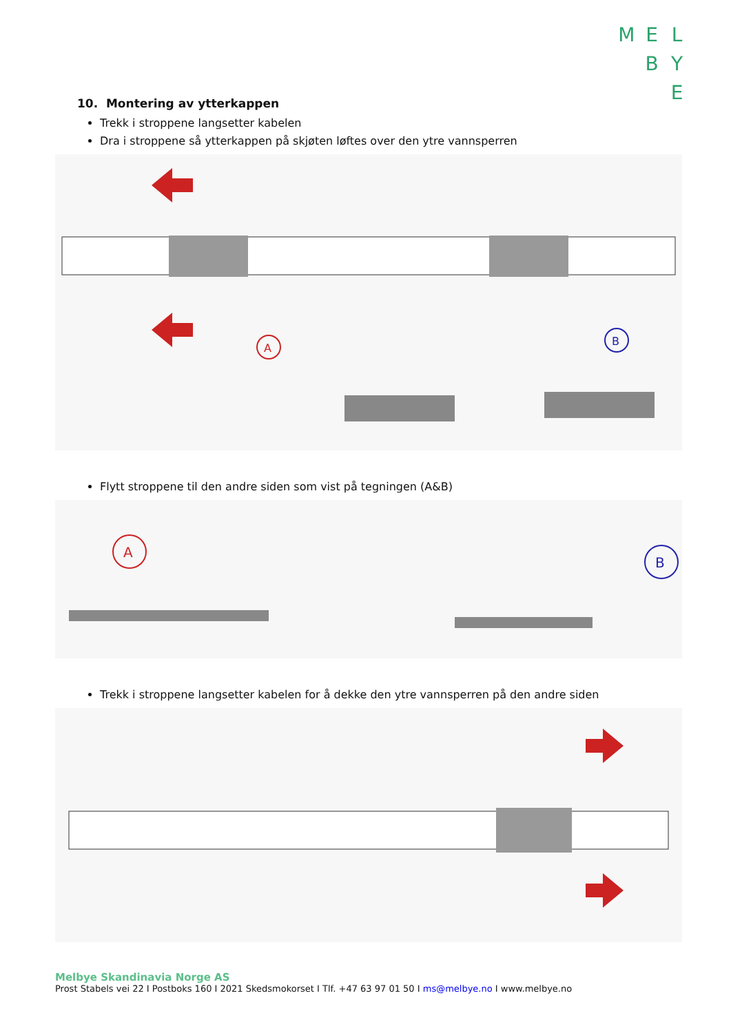MEL BY E
10. Montering av ytterkappen
Trekk i stroppene langsetter kabelen
Dra i stroppene så ytterkappen på skjøten løftes over den ytre vannsperren
A
B
Flytt stroppene til den andre siden som vist på tegningen (A&B)
A
B
Trekk i stroppene langsetter kabelen for å dekke den ytre vannsperren på den andre siden
Melbye Skandinavia Norge AS
Prost Stabels vei 22 I Postboks 160 I 2021 Skedsmokorset I Tlf. +47 63 97 01 50 I ms@melbye.no I www.melbye.no